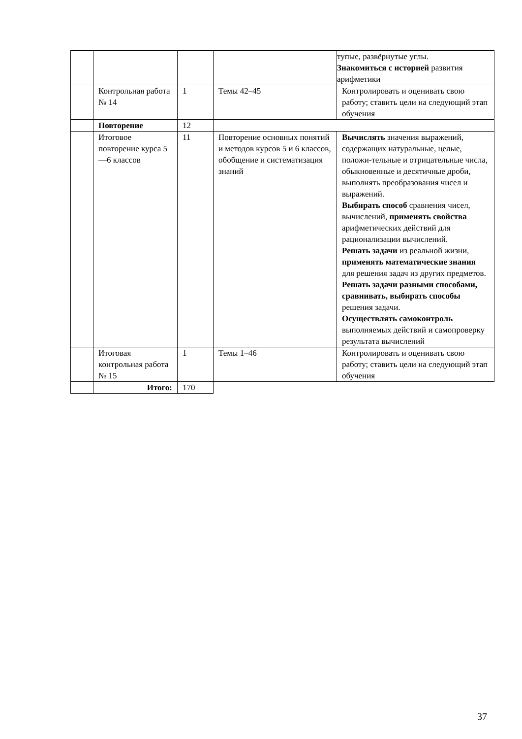| | | | | тупые, развёрнутые углы. Знакомиться с историей развития арифметики |
| | Контрольная работа № 14 | 1 | Темы 42–45 | Контролировать и оценивать свою работу; ставить цели на следующий этап обучения |
| | Повторение | 12 | | |
| | Итоговое повторение курса 5—6 классов | 11 | Повторение основных понятий и методов курсов 5 и 6 классов, обобщение и систематизация знаний | Вычислять значения выражений, содержащих натуральные, целые, положи-тельные и отрицательные числа, обыкновенные и десятичные дроби, выполнять преобразования чисел и выражений. Выбирать способ сравнения чисел, вычислений, применять свойства арифметических действий для рационализации вычислений. Решать задачи из реальной жизни, применять математические знания для решения задач из других предметов. Решать задачи разными способами, сравнивать, выбирать способы решения задачи. Осуществлять самоконтроль выполняемых действий и самопроверку результата вычислений |
| | Итоговая контрольная работа № 15 | 1 | Темы 1–46 | Контролировать и оценивать свою работу; ставить цели на следующий этап обучения |
| | Итого: | 170 | | |
37